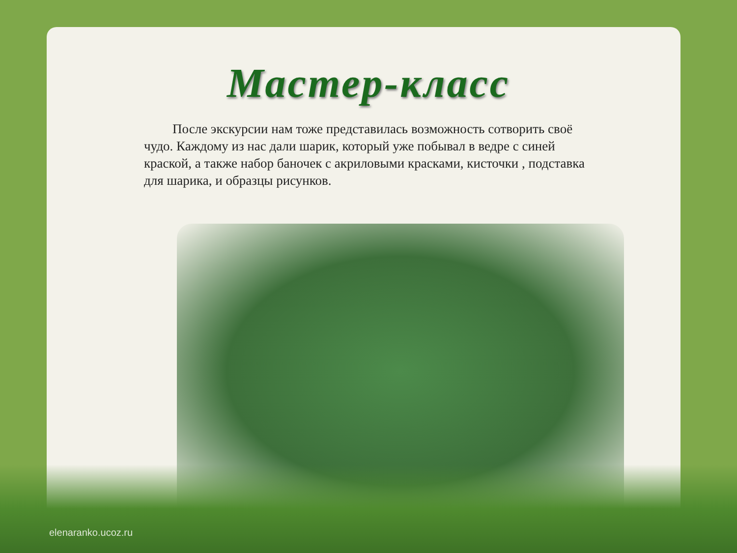Мастер-класс
После экскурсии нам тоже представилась возможность сотворить своё чудо. Каждому из нас дали шарик, который уже побывал в ведре с синей краской, а также набор баночек с акриловыми красками, кисточки , подставка для шарика, и образцы рисунков.
elenaranko.ucoz.ru